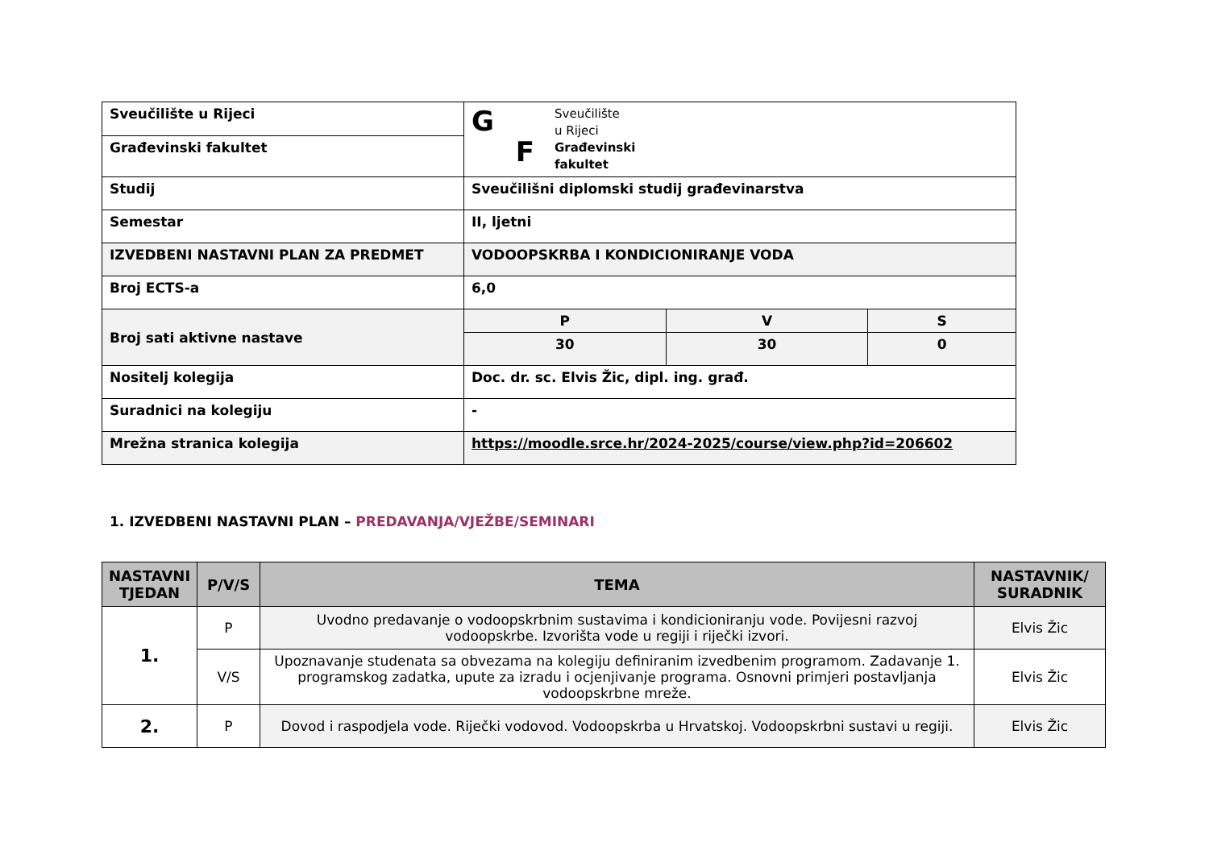| Sveučilište u Rijeci | G F Sveučilište u Rijeci Građevinski fakultet | | |
| Građevinski fakultet | | | |
| Studij | Sveučilišni diplomski studij građevinarstva | | |
| Semestar | II, ljetni | | |
| IZVEDBENI NASTAVNI PLAN ZA PREDMET | VODOOPSKRBA I KONDICIONIRANJE VODA | | |
| Broj ECTS-a | 6,0 | | |
| Broj sati aktivne nastave | P | V | S |
| | 30 | 30 | 0 |
| Nositelj kolegija | Doc. dr. sc. Elvis Žic, dipl. ing. građ. | | |
| Suradnici na kolegiju | - | | |
| Mrežna stranica kolegija | https://moodle.srce.hr/2024-2025/course/view.php?id=206602 | | |
1. IZVEDBENI NASTAVNI PLAN – PREDAVANJA/VJEŽBE/SEMINARI
| NASTAVNI TJEDAN | P/V/S | TEMA | NASTAVNIK/ SURADNIK |
| --- | --- | --- | --- |
| 1. | P | Uvodno predavanje o vodoopskrbnim sustavima i kondicioniranju vode. Povijesni razvoj vodoopskrbe. Izvorišta vode u regiji i riječki izvori. | Elvis Žic |
| | V/S | Upoznavanje studenata sa obvezama na kolegiju definiranim izvedbenim programom. Zadavanje 1. programskog zadatka, upute za izradu i ocjenjivanje programa. Osnovni primjeri postavljanja vodoopskrbne mreže. | Elvis Žic |
| 2. | P | Dovod i raspodjela vode. Riječki vodovod. Vodoopskrba u Hrvatskoj. Vodoopskrbni sustavi u regiji. | Elvis Žic |